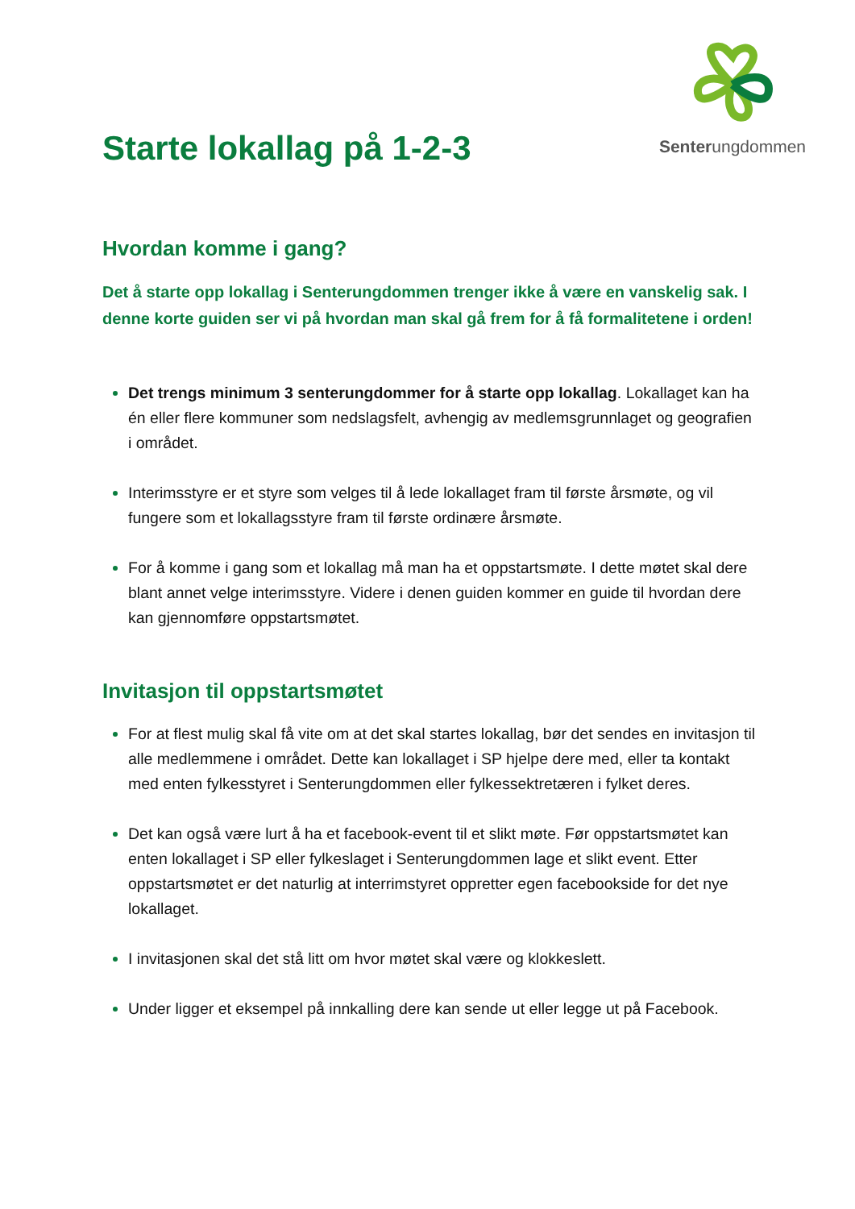Senterungdommen
Starte lokallag på 1-2-3
Hvordan komme i gang?
Det å starte opp lokallag i Senterungdommen trenger ikke å være en vanskelig sak. I denne korte guiden ser vi på hvordan man skal gå frem for å få formalitetene i orden!
Det trengs minimum 3 senterungdommer for å starte opp lokallag. Lokallaget kan ha én eller flere kommuner som nedslagsfelt, avhengig av medlemsgrunnlaget og geografien i området.
Interimsstyre er et styre som velges til å lede lokallaget fram til første årsmøte, og vil fungere som et lokallagsstyre fram til første ordinære årsmøte.
For å komme i gang som et lokallag må man ha et oppstartsmøte. I dette møtet skal dere blant annet velge interimsstyre. Videre i denen guiden kommer en guide til hvordan dere kan gjennomføre oppstartsmøtet.
Invitasjon til oppstartsmøtet
For at flest mulig skal få vite om at det skal startes lokallag, bør det sendes en invitasjon til alle medlemmene i området. Dette kan lokallaget i SP hjelpe dere med, eller ta kontakt med enten fylkesstyret i Senterungdommen eller fylkessektretæren i fylket deres.
Det kan også være lurt å ha et facebook-event til et slikt møte. Før oppstartsmøtet kan enten lokallaget i SP eller fylkeslaget i Senterungdommen lage et slikt event. Etter oppstartsmøtet er det naturlig at interrimstyret oppretter egen facebookside for det nye lokallaget.
I invitasjonen skal det stå litt om hvor møtet skal være og klokkeslett.
Under ligger et eksempel på innkalling dere kan sende ut eller legge ut på Facebook.